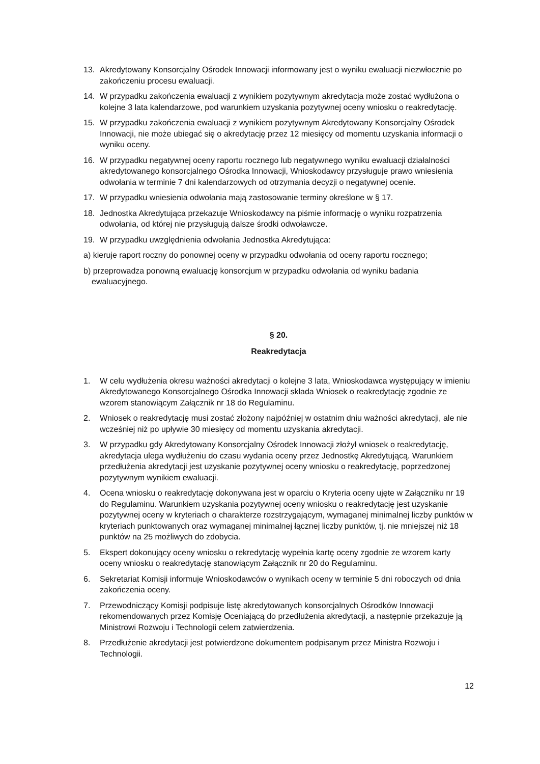13. Akredytowany Konsorcjalny Ośrodek Innowacji informowany jest o wyniku ewaluacji niezwłocznie po zakończeniu procesu ewaluacji.
14. W przypadku zakończenia ewaluacji z wynikiem pozytywnym akredytacja może zostać wydłużona o kolejne 3 lata kalendarzowe, pod warunkiem uzyskania pozytywnej oceny wniosku o reakredytację.
15. W przypadku zakończenia ewaluacji z wynikiem pozytywnym Akredytowany Konsorcjalny Ośrodek Innowacji, nie może ubiegać się o akredytację przez 12 miesięcy od momentu uzyskania informacji o wyniku oceny.
16. W przypadku negatywnej oceny raportu rocznego lub negatywnego wyniku ewaluacji działalności akredytowanego konsorcjalnego Ośrodka Innowacji, Wnioskodawcy przysługuje prawo wniesienia odwołania w terminie 7 dni kalendarzowych od otrzymania decyzji o negatywnej ocenie.
17. W przypadku wniesienia odwołania mają zastosowanie terminy określone w § 17.
18. Jednostka Akredytująca przekazuje Wnioskodawcy na piśmie informację o wyniku rozpatrzenia odwołania, od której nie przysługują dalsze środki odwoławcze.
19. W przypadku uwzględnienia odwołania Jednostka Akredytująca:
a) kieruje raport roczny do ponownej oceny w przypadku odwołania od oceny raportu rocznego;
b) przeprowadza ponowną ewaluację konsorcjum w przypadku odwołania od wyniku badania ewaluacyjnego.
§ 20.
Reakredytacja
1. W celu wydłużenia okresu ważności akredytacji o kolejne 3 lata, Wnioskodawca występujący w imieniu Akredytowanego Konsorcjalnego Ośrodka Innowacji składa Wniosek o reakredytację zgodnie ze wzorem stanowiącym Załącznik nr 18 do Regulaminu.
2. Wniosek o reakredytację musi zostać złożony najpóźniej w ostatnim dniu ważności akredytacji, ale nie wcześniej niż po upływie 30 miesięcy od momentu uzyskania akredytacji.
3. W przypadku gdy Akredytowany Konsorcjalny Ośrodek Innowacji złożył wniosek o reakredytację, akredytacja ulega wydłużeniu do czasu wydania oceny przez Jednostkę Akredytującą. Warunkiem przedłużenia akredytacji jest uzyskanie pozytywnej oceny wniosku o reakredytację, poprzedzonej pozytywnym wynikiem ewaluacji.
4. Ocena wniosku o reakredytację dokonywana jest w oparciu o Kryteria oceny ujęte w Załączniku nr 19 do Regulaminu. Warunkiem uzyskania pozytywnej oceny wniosku o reakredytację jest uzyskanie pozytywnej oceny w kryteriach o charakterze rozstrzygającym, wymaganej minimalnej liczby punktów w kryteriach punktowanych oraz wymaganej minimalnej łącznej liczby punktów, tj. nie mniejszej niż 18 punktów na 25 możliwych do zdobycia.
5. Ekspert dokonujący oceny wniosku o rekredytację wypełnia kartę oceny zgodnie ze wzorem karty oceny wniosku o reakredytację stanowiącym Załącznik nr 20 do Regulaminu.
6. Sekretariat Komisji informuje Wnioskodawców o wynikach oceny w terminie 5 dni roboczych od dnia zakończenia oceny.
7. Przewodniczący Komisji podpisuje listę akredytowanych konsorcjalnych Ośrodków Innowacji rekomendowanych przez Komisję Oceniającą do przedłużenia akredytacji, a następnie przekazuje ją Ministrowi Rozwoju i Technologii celem zatwierdzenia.
8. Przedłużenie akredytacji jest potwierdzone dokumentem podpisanym przez Ministra Rozwoju i Technologii.
12